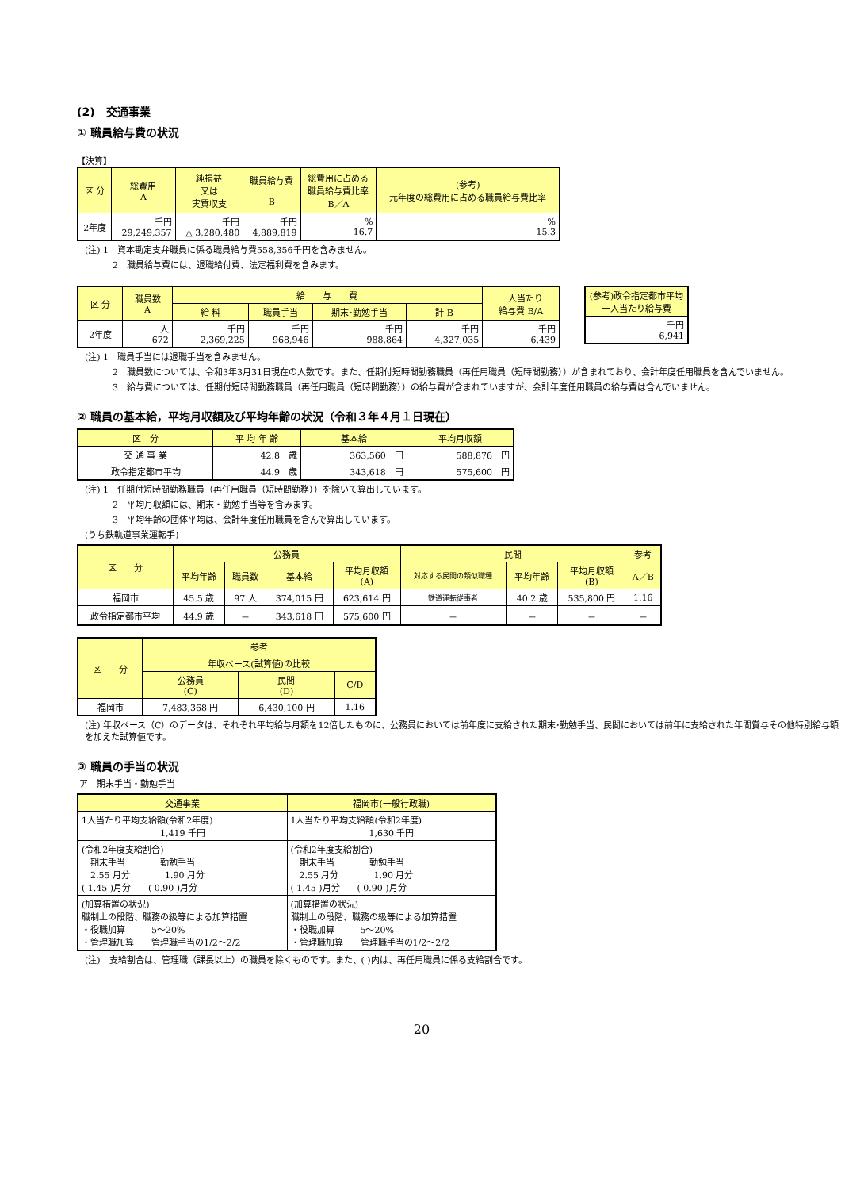(2)　交通事業
① 職員給与費の状況
【決算】
| 区 分 | 総費用 A | 純損益 又は 実質収支 | 職員給与費 B | 総費用に占める 職員給与費比率 B／A | (参考) 元年度の総費用に占める職員給与費比率 |
| --- | --- | --- | --- | --- | --- |
| 2年度 | 千円 29,249,357 | 千円 △ 3,280,480 | 千円 4,889,819 | % 16.7 | % 15.3 |
(注) 1　資本勘定支弁職員に係る職員給与費558,356千円を含みません。
2　職員給与費には、退職給付費、法定福利費を含みます。
| 区 分 | 職員数 A | 給 与 費 | | | | 一人当たり 給与費 B/A |
| --- | --- | --- | --- | --- | --- | --- |
| | | 給 料 | 職員手当 | 期末･勤勉手当 | 計 B | |
| 2年度 | 人 672 | 千円 2,369,225 | 千円 968,946 | 千円 988,864 | 千円 4,327,035 | 千円 6,439 |
| (参考)政令指定都市平均一人当たり給与費 |
| --- |
| 千円 6,941 |
(注) 1　職員手当には退職手当を含みません。
2　職員数については、令和3年3月31日現在の人数です。また、任期付短時間勤務職員（再任用職員（短時間勤務））が含まれており、会計年度任用職員を含んでいません。
3　給与費については、任期付短時間勤務職員（再任用職員（短時間勤務））の給与費が含まれていますが、会計年度任用職員の給与費は含んでいません。
② 職員の基本給，平均月収額及び平均年齢の状況（令和３年４月１日現在）
| 区 分 | 平 均 年 齢 | 基本給 | 平均月収額 |
| --- | --- | --- | --- |
| 交 通 事 業 | 42.8 歳 | 363,560 円 | 588,876 円 |
| 政令指定都市平均 | 44.9 歳 | 343,618 円 | 575,600 円 |
(注) 1　任期付短時間勤務職員（再任用職員（短時間勤務））を除いて算出しています。
2　平均月収額には、期末・勤勉手当等を含みます。
3　平均年齢の団体平均は、会計年度任用職員を含んで算出しています。
(うち鉄軌道事業運転手)
| 区 分 | 公務員 | | | | 民間 | | | 参考 |
| --- | --- | --- | --- | --- | --- | --- | --- | --- |
| | 平均年齢 | 職員数 | 基本給 | 平均月収額 (A) | 対応する民間の類似職種 | 平均年齢 | 平均月収額 (B) | A／B |
| 福岡市 | 45.5 歳 | 97 人 | 374,015 円 | 623,614 円 | 鉄道運転従事者 | 40.2 歳 | 535,800 円 | 1.16 |
| 政令指定都市平均 | 44.9 歳 | － | 343,618 円 | 575,600 円 | － | － | － | － |
| 区 分 | 参考 | | |
| --- | --- | --- | --- |
| | 年収ベース(試算値)の比較 | | |
| | 公務員 (C) | 民間 (D) | C/D |
| 福岡市 | 7,483,368 円 | 6,430,100 円 | 1.16 |
(注) 年収ベース（C）のデータは、それぞれ平均給与月額を12倍したものに、公務員においては前年度に支給された期末･勤勉手当、民間においては前年に支給された年間賞与その他特別給与額を加えた試算値です。
③ 職員の手当の状況
ア　期末手当・勤勉手当
| 交通事業 | 福岡市(一般行政職) |
| --- | --- |
| 1人当たり平均支給額(令和2年度) 1,419 千円 | 1人当たり平均支給額(令和2年度) 1,630 千円 |
| (令和2年度支給割合) 期末手当 勤勉手当 2.55 月分 1.90 月分 ( 1.45 )月分 ( 0.90 )月分 | (令和2年度支給割合) 期末手当 勤勉手当 2.55 月分 1.90 月分 ( 1.45 )月分 ( 0.90 )月分 |
| (加算措置の状況) 職制上の段階、職務の級等による加算措置 ・役職加算 5～20% ・管理職加算 管理職手当の1/2～2/2 | (加算措置の状況) 職制上の段階、職務の級等による加算措置 ・役職加算 5～20% ・管理職加算 管理職手当の1/2～2/2 |
(注)　支給割合は、管理職（課長以上）の職員を除くものです。また、( )内は、再任用職員に係る支給割合です。
20